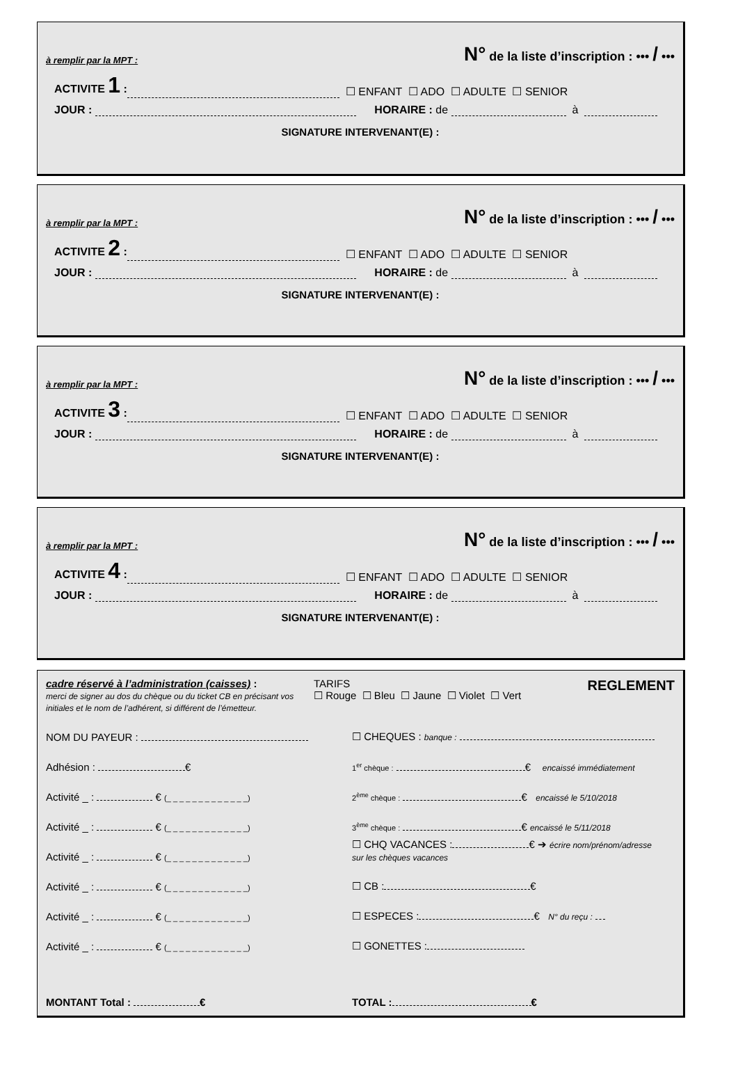à remplir par la MPT : N° de la liste d’inscription : ••• / •••
ACTIVITE 1 : ☐ ENFANT ☐ ADO ☐ ADULTE ☐ SENIOR
JOUR : HORAIRE : de à
SIGNATURE INTERVENANT(E) :
à remplir par la MPT : N° de la liste d’inscription : ••• / •••
ACTIVITE 2 : ☐ ENFANT ☐ ADO ☐ ADULTE ☐ SENIOR
JOUR : HORAIRE : de à
SIGNATURE INTERVENANT(E) :
à remplir par la MPT : N° de la liste d’inscription : ••• / •••
ACTIVITE 3 : ☐ ENFANT ☐ ADO ☐ ADULTE ☐ SENIOR
JOUR : HORAIRE : de à
SIGNATURE INTERVENANT(E) :
à remplir par la MPT : N° de la liste d’inscription : ••• / •••
ACTIVITE 4 : ☐ ENFANT ☐ ADO ☐ ADULTE ☐ SENIOR
JOUR : HORAIRE : de à
SIGNATURE INTERVENANT(E) :
cadre réservé à l’administration (caisses) :
merci de signer au dos du chèque ou du ticket CB en précisant vos initiales et le nom de l’adhérent, si différent de l’émetteur.
TARIFS
☐ Rouge ☐ Bleu ☐ Jaune ☐ Violet ☐ Vert
REGLEMENT
NOM DU PAYEUR :
☐ CHEQUES : banque :
Adhésion : €
1<sup>er</sup> chèque : € encaissé immédiatement
Activité _ : € (_ _ _ _ _ _ _ _ _ _ _ _ _)
2<sup>ème</sup> chèque : € encaissé le 5/10/2018
Activité _ : € (_ _ _ _ _ _ _ _ _ _ _ _ _)
3<sup>ème</sup> chèque : € encaissé le 5/11/2018
Activité _ : € (_ _ _ _ _ _ _ _ _ _ _ _ _)
☐ CHQ VACANCES : € ➔ écrire nom/prénom/adresse
sur les chèques vacances
Activité _ : € (_ _ _ _ _ _ _ _ _ _ _ _ _)
☐ CB : €
Activité _ : € (_ _ _ _ _ _ _ _ _ _ _ _ _)
☐ ESPECES : € N° du reçu :
Activité _ : € (_ _ _ _ _ _ _ _ _ _ _ _ _)
☐ GONETTES :
MONTANT Total : €
TOTAL : €